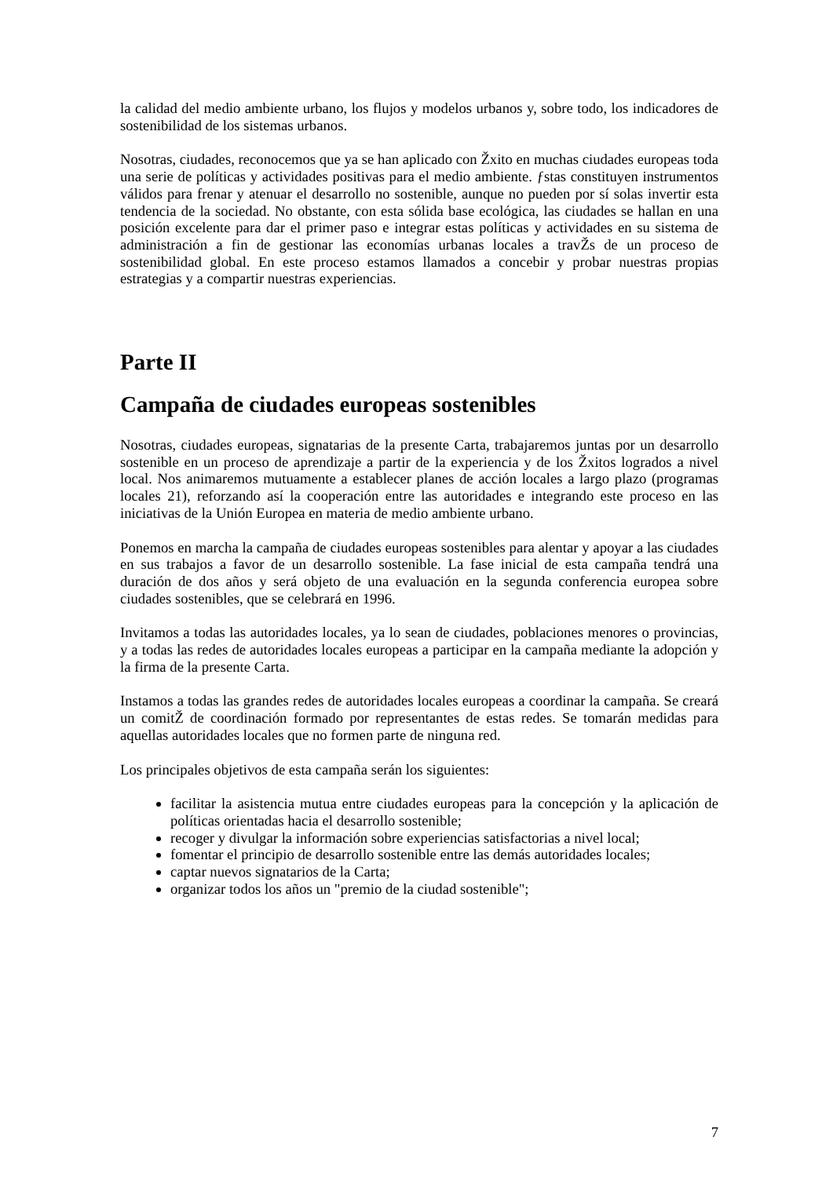la calidad del medio ambiente urbano, los flujos y modelos urbanos y, sobre todo, los indicadores de sostenibilidad de los sistemas urbanos.
Nosotras, ciudades, reconocemos que ya se han aplicado con Žxito en muchas ciudades europeas toda una serie de políticas y actividades positivas para el medio ambiente. ƒstas constituyen instrumentos válidos para frenar y atenuar el desarrollo no sostenible, aunque no pueden por sí solas invertir esta tendencia de la sociedad. No obstante, con esta sólida base ecológica, las ciudades se hallan en una posición excelente para dar el primer paso e integrar estas políticas y actividades en su sistema de administración a fin de gestionar las economías urbanas locales a travŽs de un proceso de sostenibilidad global. En este proceso estamos llamados a concebir y probar nuestras propias estrategias y a compartir nuestras experiencias.
Parte II
Campaña de ciudades europeas sostenibles
Nosotras, ciudades europeas, signatarias de la presente Carta, trabajaremos juntas por un desarrollo sostenible en un proceso de aprendizaje a partir de la experiencia y de los Žxitos logrados a nivel local. Nos animaremos mutuamente a establecer planes de acción locales a largo plazo (programas locales 21), reforzando así la cooperación entre las autoridades e integrando este proceso en las iniciativas de la Unión Europea en materia de medio ambiente urbano.
Ponemos en marcha la campaña de ciudades europeas sostenibles para alentar y apoyar a las ciudades en sus trabajos a favor de un desarrollo sostenible. La fase inicial de esta campaña tendrá una duración de dos años y será objeto de una evaluación en la segunda conferencia europea sobre ciudades sostenibles, que se celebrará en 1996.
Invitamos a todas las autoridades locales, ya lo sean de ciudades, poblaciones menores o provincias, y a todas las redes de autoridades locales europeas a participar en la campaña mediante la adopción y la firma de la presente Carta.
Instamos a todas las grandes redes de autoridades locales europeas a coordinar la campaña. Se creará un comitŽ de coordinación formado por representantes de estas redes. Se tomarán medidas para aquellas autoridades locales que no formen parte de ninguna red.
Los principales objetivos de esta campaña serán los siguientes:
facilitar la asistencia mutua entre ciudades europeas para la concepción y la aplicación de políticas orientadas hacia el desarrollo sostenible;
recoger y divulgar la información sobre experiencias satisfactorias a nivel local;
fomentar el principio de desarrollo sostenible entre las demás autoridades locales;
captar nuevos signatarios de la Carta;
organizar todos los años un "premio de la ciudad sostenible";
7